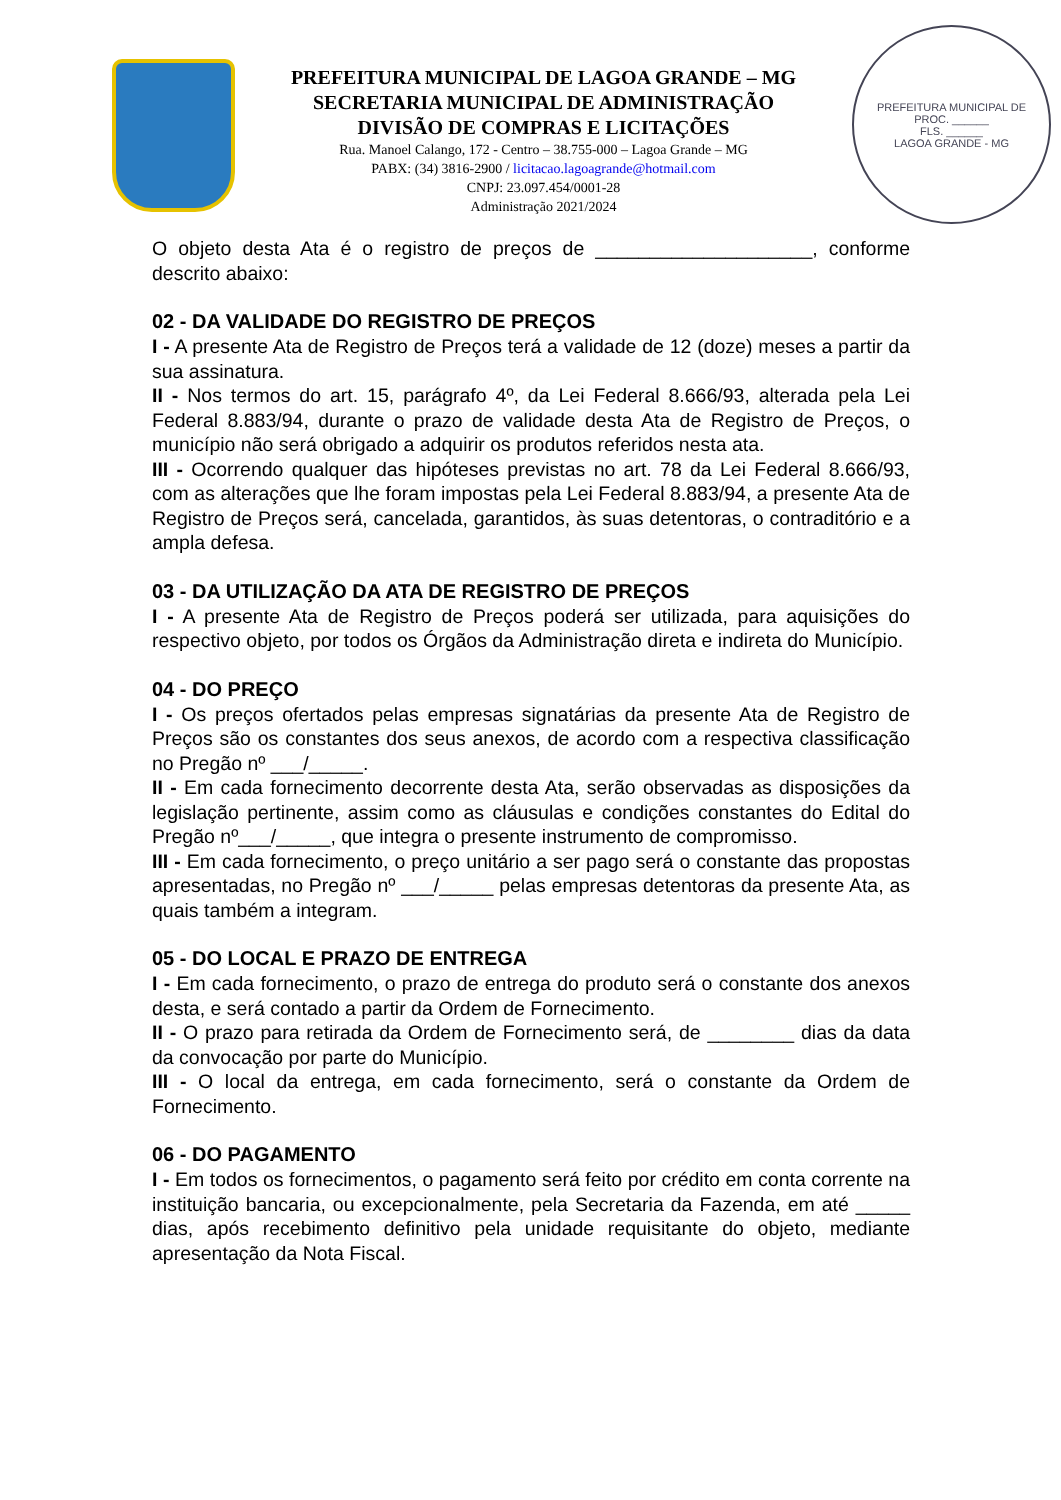PREFEITURA MUNICIPAL DE LAGOA GRANDE – MG
SECRETARIA MUNICIPAL DE ADMINISTRAÇÃO
DIVISÃO DE COMPRAS E LICITAÇÕES
Rua. Manoel Calango, 172 - Centro – 38.755-000 – Lagoa Grande – MG
PABX: (34) 3816-2900 / licitacao.lagoagrande@hotmail.com
CNPJ: 23.097.454/0001-28
Administração 2021/2024
PREFEITURA MUNICIPAL DE
PROC. ______
FLS. ______
LAGOA GRANDE - MG
O objeto desta Ata é o registro de preços de ____________________, conforme descrito abaixo:
02 - DA VALIDADE DO REGISTRO DE PREÇOS
I - A presente Ata de Registro de Preços terá a validade de 12 (doze) meses a partir da sua assinatura.
II - Nos termos do art. 15, parágrafo 4º, da Lei Federal 8.666/93, alterada pela Lei Federal 8.883/94, durante o prazo de validade desta Ata de Registro de Preços, o município não será obrigado a adquirir os produtos referidos nesta ata.
III - Ocorrendo qualquer das hipóteses previstas no art. 78 da Lei Federal 8.666/93, com as alterações que lhe foram impostas pela Lei Federal 8.883/94, a presente Ata de Registro de Preços será, cancelada, garantidos, às suas detentoras, o contraditório e a ampla defesa.
03 - DA UTILIZAÇÃO DA ATA DE REGISTRO DE PREÇOS
I - A presente Ata de Registro de Preços poderá ser utilizada, para aquisições do respectivo objeto, por todos os Órgãos da Administração direta e indireta do Município.
04 - DO PREÇO
I - Os preços ofertados pelas empresas signatárias da presente Ata de Registro de Preços são os constantes dos seus anexos, de acordo com a respectiva classificação no Pregão nº ___/_____.
II - Em cada fornecimento decorrente desta Ata, serão observadas as disposições da legislação pertinente, assim como as cláusulas e condições constantes do Edital do Pregão nº___/_____, que integra o presente instrumento de compromisso.
III - Em cada fornecimento, o preço unitário a ser pago será o constante das propostas apresentadas, no Pregão nº ___/_____ pelas empresas detentoras da presente Ata, as quais também a integram.
05 - DO LOCAL E PRAZO DE ENTREGA
I - Em cada fornecimento, o prazo de entrega do produto será o constante dos anexos desta, e será contado a partir da Ordem de Fornecimento.
II - O prazo para retirada da Ordem de Fornecimento será, de ________ dias da data da convocação por parte do Município.
III - O local da entrega, em cada fornecimento, será o constante da Ordem de Fornecimento.
06 - DO PAGAMENTO
I - Em todos os fornecimentos, o pagamento será feito por crédito em conta corrente na instituição bancaria, ou excepcionalmente, pela Secretaria da Fazenda, em até _____ dias, após recebimento definitivo pela unidade requisitante do objeto, mediante apresentação da Nota Fiscal.